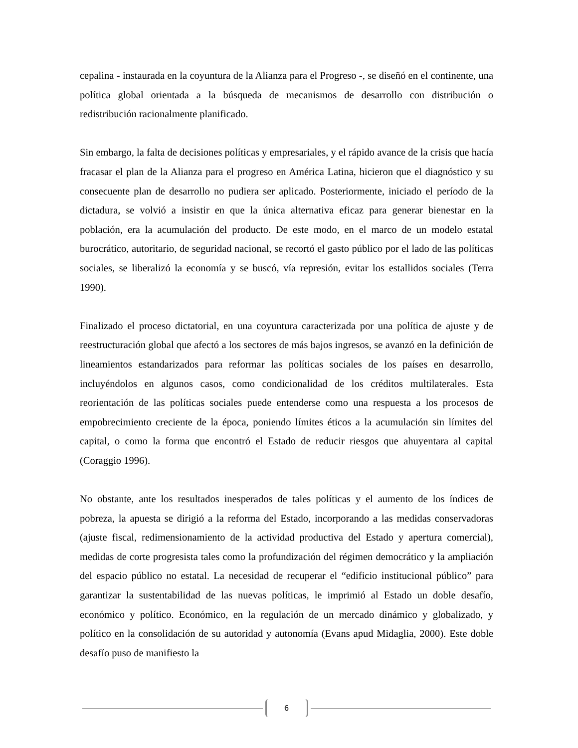cepalina - instaurada en la coyuntura de la Alianza para el Progreso -, se diseñó en el continente, una política global orientada a la búsqueda de mecanismos de desarrollo con distribución o redistribución racionalmente planificado.
Sin embargo, la falta de decisiones políticas y empresariales, y el rápido avance de la crisis que hacía fracasar el plan de la Alianza para el progreso en América Latina, hicieron que el diagnóstico y su consecuente plan de desarrollo no pudiera ser aplicado. Posteriormente, iniciado el período de la dictadura, se volvió a insistir en que la única alternativa eficaz para generar bienestar en la población, era la acumulación del producto. De este modo, en el marco de un modelo estatal burocrático, autoritario, de seguridad nacional, se recortó el gasto público por el lado de las políticas sociales, se liberalizó la economía y se buscó, vía represión, evitar los estallidos sociales (Terra 1990).
Finalizado el proceso dictatorial, en una coyuntura caracterizada por una política de ajuste y de reestructuración global que afectó a los sectores de más bajos ingresos, se avanzó en la definición de lineamientos estandarizados para reformar las políticas sociales de los países en desarrollo, incluyéndolos en algunos casos, como condicionalidad de los créditos multilaterales. Esta reorientación de las políticas sociales puede entenderse como una respuesta a los procesos de empobrecimiento creciente de la época, poniendo límites éticos a la acumulación sin límites del capital, o como la forma que encontró el Estado de reducir riesgos que ahuyentara al capital (Coraggio 1996).
No obstante, ante los resultados inesperados de tales políticas y el aumento de los índices de pobreza, la apuesta se dirigió a la reforma del Estado, incorporando a las medidas conservadoras (ajuste fiscal, redimensionamiento de la actividad productiva del Estado y apertura comercial), medidas de corte progresista tales como la profundización del régimen democrático y la ampliación del espacio público no estatal. La necesidad de recuperar el “edificio institucional público” para garantizar la sustentabilidad de las nuevas políticas, le imprimió al Estado un doble desafío, económico y político. Económico, en la regulación de un mercado dinámico y globalizado, y político en la consolidación de su autoridad y autonomía (Evans apud Midaglia, 2000). Este doble desafío puso de manifiesto la
6